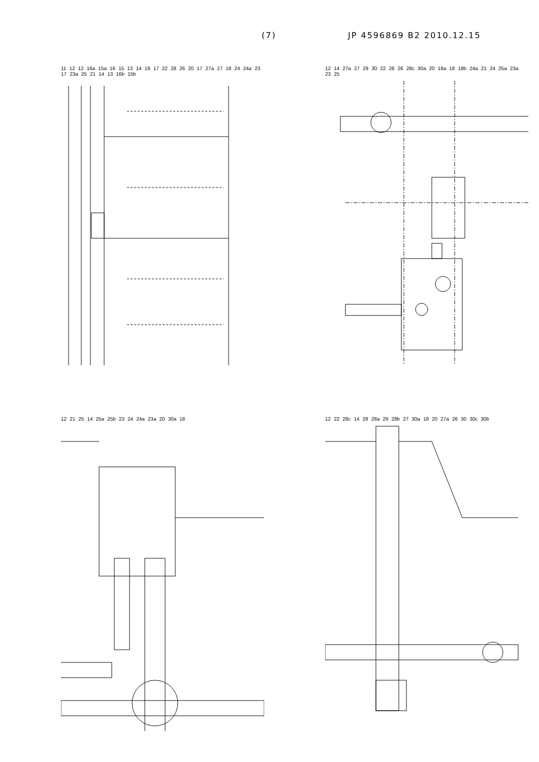(7) JP 4596869 B2 2010.12.15
11 12 12 16a 15a 16 15 13 14 19 17 22 28 26 20 17 27a 27 18 24 24a 23 17 23a 25 21 14 13 16b 15b
12 14 27a 27 29 30 22 28 26 28c 30a 20 18a 18 18b 24a 21 24 25a 23a 23 25
12 21 25 14 25a 25b 23 24 24a 23a 20 30a 18
12 22 28c 14 28 28a 29 28b 27 30a 18 20 27a 26 30 30c 30b